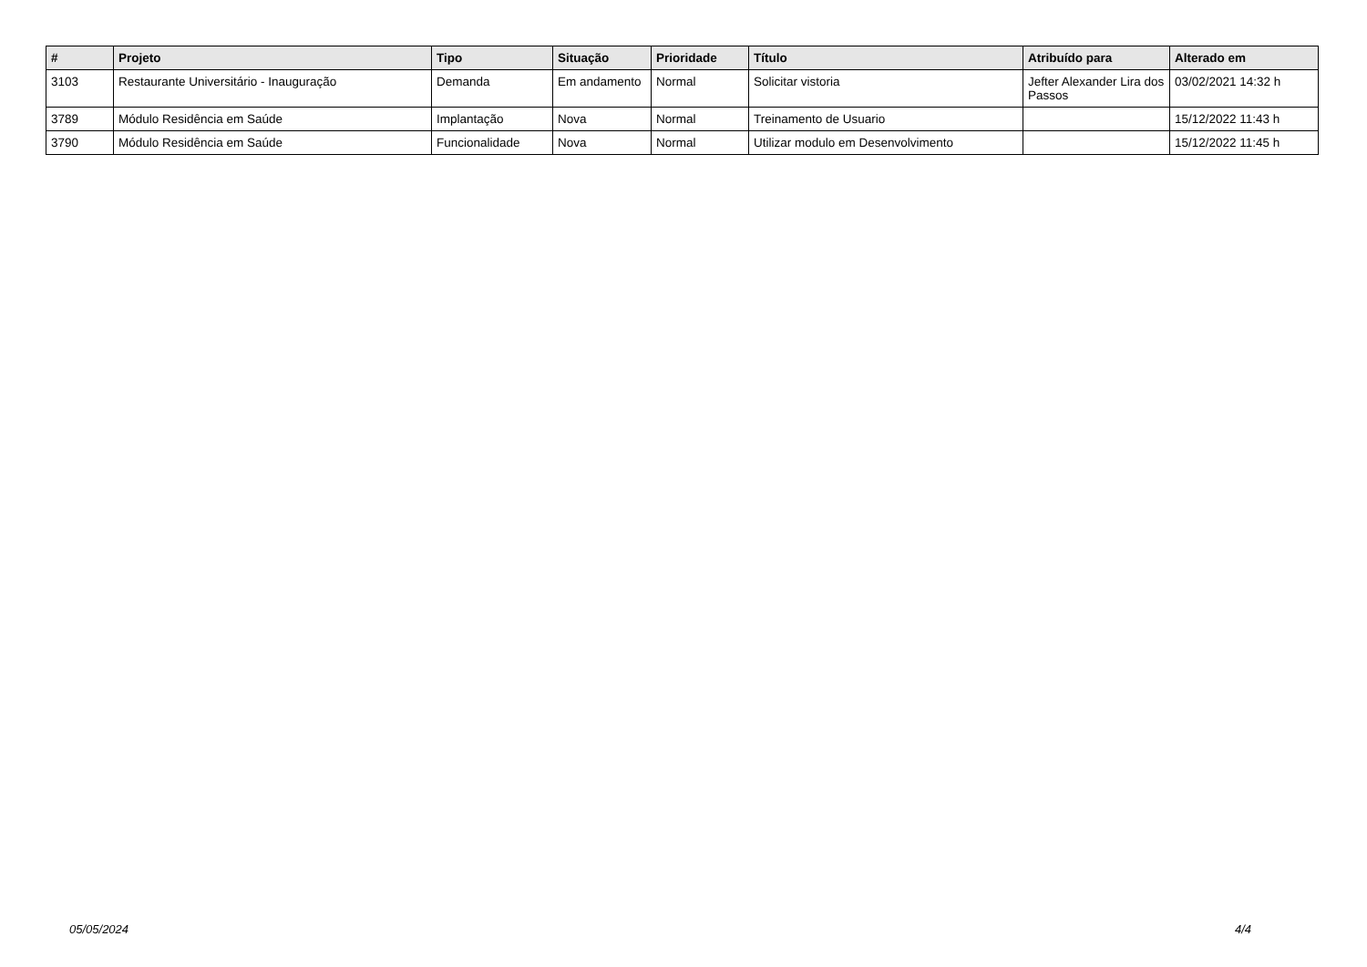| # | Projeto | Tipo | Situação | Prioridade | Título | Atribuído para | Alterado em |
| --- | --- | --- | --- | --- | --- | --- | --- |
| 3103 | Restaurante Universitário - Inauguração | Demanda | Em andamento | Normal | Solicitar vistoria | Jefter Alexander Lira dos Passos | 03/02/2021 14:32 h |
| 3789 | Módulo Residência em Saúde | Implantação | Nova | Normal | Treinamento de Usuario | | 15/12/2022 11:43 h |
| 3790 | Módulo Residência em Saúde | Funcionalidade | Nova | Normal | Utilizar modulo em Desenvolvimento | | 15/12/2022 11:45 h |
05/05/2024 4/4